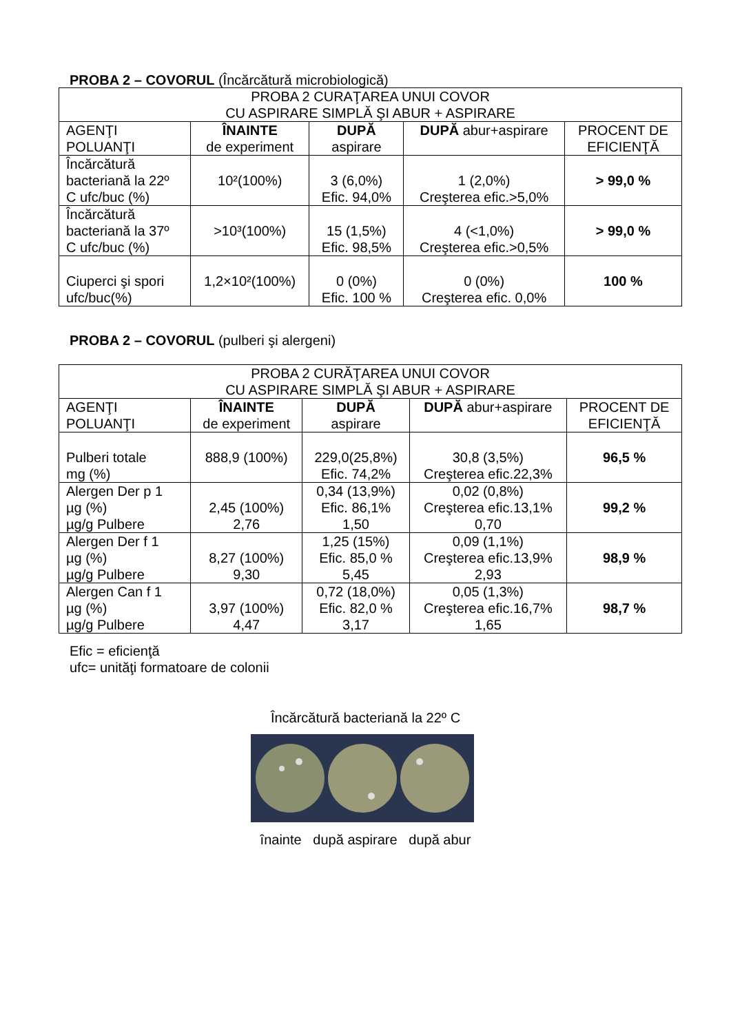PROBA 2 – COVORUL (Încărcătură microbiologică)
| PROBA 2 CURAŢAREA UNUI COVOR CU ASPIRARE SIMPLĂ ŞI ABUR + ASPIRARE | | | | |
| AGENŢI POLUANŢI | ÎNAINTE de experiment | DUPĂ aspirare | DUPĂ abur+aspirare | PROCENT DE EFICIENŢĂ |
| Încărcătură bacteriană la 22º C ufc/buc (%) | 10²(100%) | 3 (6,0%) Efic. 94,0% | 1 (2,0%) Creşterea efic.>5,0% | > 99,0 % |
| Încărcătură bacteriană la 37º C ufc/buc (%) | >10³(100%) | 15 (1,5%) Efic. 98,5% | 4 (<1,0%) Creşterea efic.>0,5% | > 99,0 % |
| Ciuperci şi spori ufc/buc(%) | 1,2×10²(100%) | 0 (0%) Efic. 100 % | 0 (0%) Creşterea efic. 0,0% | 100 % |
PROBA 2 – COVORUL (pulberi şi alergeni)
| PROBA 2 CURĂŢAREA UNUI COVOR CU ASPIRARE SIMPLĂ ŞI ABUR + ASPIRARE | | | | |
| AGENŢI POLUANŢI | ÎNAINTE de experiment | DUPĂ aspirare | DUPĂ abur+aspirare | PROCENT DE EFICIENŢĂ |
| Pulberi totale mg (%) | 888,9 (100%) | 229,0(25,8%) Efic. 74,2% | 30,8 (3,5%) Creşterea efic.22,3% | 96,5 % |
| Alergen Der p 1 µg (%) µg/g Pulbere | 2,45 (100%) 2,76 | 0,34 (13,9%) Efic. 86,1% 1,50 | 0,02 (0,8%) Creşterea efic.13,1% 0,70 | 99,2 % |
| Alergen Der f 1 µg (%) µg/g Pulbere | 8,27 (100%) 9,30 | 1,25 (15%) Efic. 85,0 % 5,45 | 0,09 (1,1%) Creşterea efic.13,9% 2,93 | 98,9 % |
| Alergen Can f 1 µg (%) µg/g Pulbere | 3,97 (100%) 4,47 | 0,72 (18,0%) Efic. 82,0 % 3,17 | 0,05 (1,3%) Creşterea efic.16,7% 1,65 | 98,7 % |
Efic = eficienţă
ufc= unităţi formatoare de colonii
Încărcătură bacteriană la 22º C
înainte după aspirare după abur